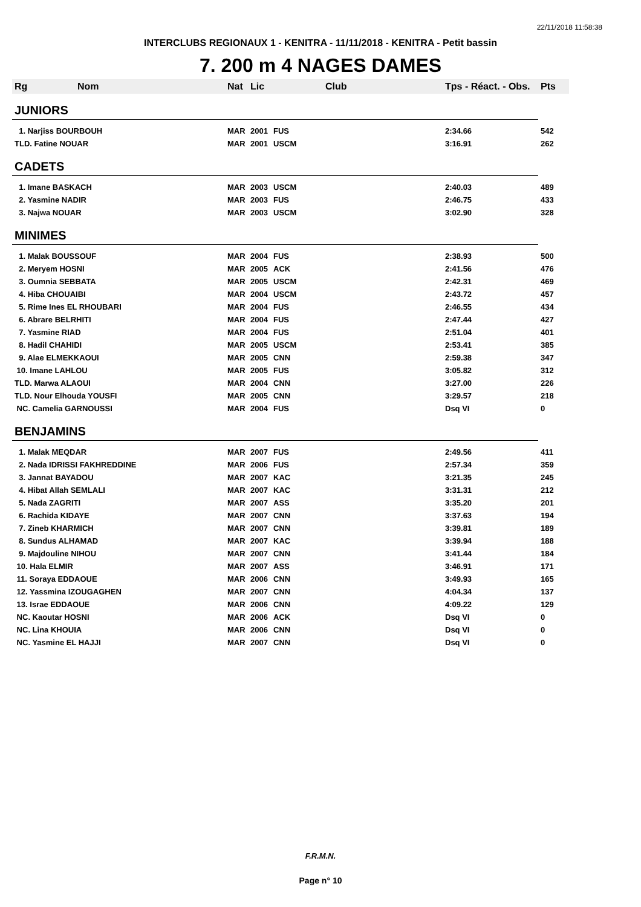22/11/2018 11:58:38
INTERCLUBS REGIONAUX 1 - KENITRA - 11/11/2018 - KENITRA - Petit bassin
7. 200 m 4 NAGES DAMES
| Rg | Nom | Nat | Lic | Club | Tps - Réact. - Obs. | Pts |
| --- | --- | --- | --- | --- | --- | --- |
| JUNIORS | | | | | | |
| 1. Narjiss BOURBOUH | | MAR | 2001 | FUS | 2:34.66 | 542 |
| TLD. Fatine NOUAR | | MAR | 2001 | USCM | 3:16.91 | 262 |
| CADETS | | | | | | |
| 1. Imane BASKACH | | MAR | 2003 | USCM | 2:40.03 | 489 |
| 2. Yasmine NADIR | | MAR | 2003 | FUS | 2:46.75 | 433 |
| 3. Najwa NOUAR | | MAR | 2003 | USCM | 3:02.90 | 328 |
| MINIMES | | | | | | |
| 1. Malak BOUSSOUF | | MAR | 2004 | FUS | 2:38.93 | 500 |
| 2. Meryem HOSNI | | MAR | 2005 | ACK | 2:41.56 | 476 |
| 3. Oumnia SEBBATA | | MAR | 2005 | USCM | 2:42.31 | 469 |
| 4. Hiba CHOUAIBI | | MAR | 2004 | USCM | 2:43.72 | 457 |
| 5. Rime Ines EL RHOUBARI | | MAR | 2004 | FUS | 2:46.55 | 434 |
| 6. Abrare BELRHITI | | MAR | 2004 | FUS | 2:47.44 | 427 |
| 7. Yasmine RIAD | | MAR | 2004 | FUS | 2:51.04 | 401 |
| 8. Hadil CHAHIDI | | MAR | 2005 | USCM | 2:53.41 | 385 |
| 9. Alae ELMEKKAOUI | | MAR | 2005 | CNN | 2:59.38 | 347 |
| 10. Imane LAHLOU | | MAR | 2005 | FUS | 3:05.82 | 312 |
| TLD. Marwa ALAOUI | | MAR | 2004 | CNN | 3:27.00 | 226 |
| TLD. Nour Elhouda YOUSFI | | MAR | 2005 | CNN | 3:29.57 | 218 |
| NC. Camelia GARNOUSSI | | MAR | 2004 | FUS | Dsq VI | 0 |
| BENJAMINS | | | | | | |
| 1. Malak MEQDAR | | MAR | 2007 | FUS | 2:49.56 | 411 |
| 2. Nada IDRISSI FAKHREDDINE | | MAR | 2006 | FUS | 2:57.34 | 359 |
| 3. Jannat BAYADOU | | MAR | 2007 | KAC | 3:21.35 | 245 |
| 4. Hibat Allah SEMLALI | | MAR | 2007 | KAC | 3:31.31 | 212 |
| 5. Nada ZAGRITI | | MAR | 2007 | ASS | 3:35.20 | 201 |
| 6. Rachida KIDAYE | | MAR | 2007 | CNN | 3:37.63 | 194 |
| 7. Zineb KHARMICH | | MAR | 2007 | CNN | 3:39.81 | 189 |
| 8. Sundus ALHAMAD | | MAR | 2007 | KAC | 3:39.94 | 188 |
| 9. Majdouline NIHOU | | MAR | 2007 | CNN | 3:41.44 | 184 |
| 10. Hala ELMIR | | MAR | 2007 | ASS | 3:46.91 | 171 |
| 11. Soraya EDDAOUE | | MAR | 2006 | CNN | 3:49.93 | 165 |
| 12. Yassmina IZOUGAGHEN | | MAR | 2007 | CNN | 4:04.34 | 137 |
| 13. Israe EDDAOUE | | MAR | 2006 | CNN | 4:09.22 | 129 |
| NC. Kaoutar HOSNI | | MAR | 2006 | ACK | Dsq VI | 0 |
| NC. Lina KHOUIA | | MAR | 2006 | CNN | Dsq VI | 0 |
| NC. Yasmine EL HAJJI | | MAR | 2007 | CNN | Dsq VI | 0 |
F.R.M.N.
Page n° 10